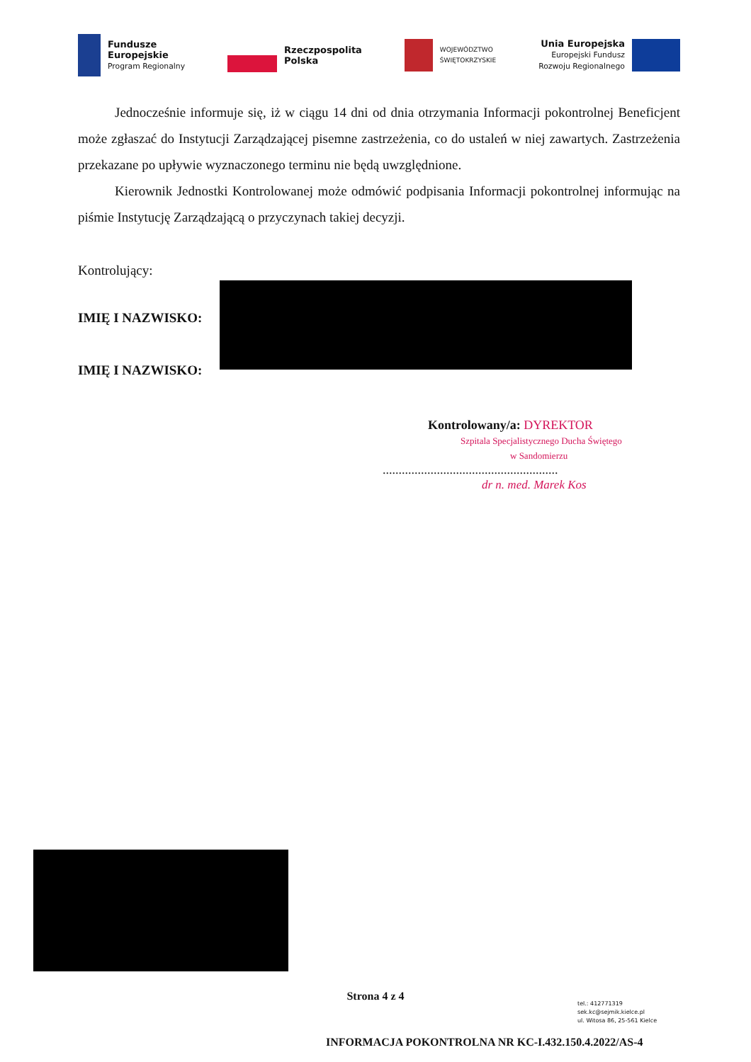Fundusze
Europejskie
Program Regionalny
Rzeczpospolita
Polska
WOJEWÓDZTWO
ŚWIĘTOKRZYSKIE
Unia Europejska
Europejski Fundusz
Rozwoju Regionalnego
Jednocześnie informuje się, iż w ciągu 14 dni od dnia otrzymania Informacji pokontrolnej Beneficjent może zgłaszać do Instytucji Zarządzającej pisemne zastrzeżenia, co do ustaleń w niej zawartych. Zastrzeżenia przekazane po upływie wyznaczonego terminu nie będą uwzględnione.
Kierownik Jednostki Kontrolowanej może odmówić podpisania Informacji pokontrolnej informując na piśmie Instytucję Zarządzającą o przyczynach takiej decyzji.
Kontrolujący:
IMIĘ I NAZWISKO:
IMIĘ I NAZWISKO:
Kontrolowany/a: DYREKTOR
Szpitala Specjalistycznego Ducha Świętego
w Sandomierzu
.......................................................
dr n. med. Marek Kos
Strona 4 z 4
tel.: 412771319
sek.kc@sejmik.kielce.pl
ul. Witosa 86, 25-561 Kielce
INFORMACJA POKONTROLNA NR KC-I.432.150.4.2022/AS-4